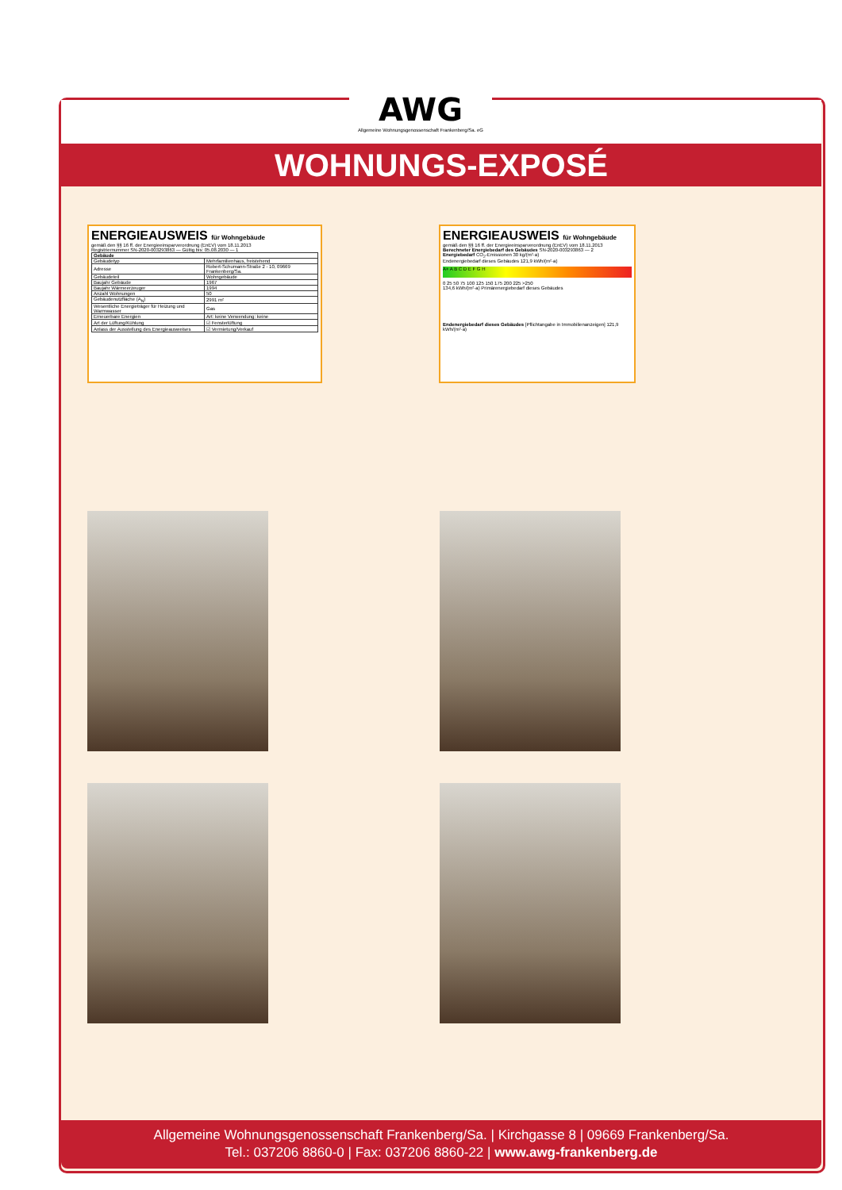AWG
Allgemeine Wohnungsgenossenschaft Frankenberg/Sa. eG
WOHNUNGS-EXPOSÉ
ENERGIEAUSWEIS für Wohngebäude
gemäß den §§ 16 ff. der Energieeinsparverordnung (EnEV) vom 18.11.2013
Registriernummer SN-2020-003293863 — Gültig bis: 05.08.2030 — 1
| Gebäude | |
| Gebäudetyp | Mehrfamilienhaus, freistehend |
| Adresse | Robert-Schumann-Straße 2 - 10, 09669 Frankenberg/Sa. |
| Gebäudeteil | Wohngebäude |
| Baujahr Gebäude | 1967 |
| Baujahr Wärmeerzeuger | 1994 |
| Anzahl Wohnungen | 50 |
| Gebäudenutzfläche (A<sub>N</sub>) | 2991 m² |
| Wesentliche Energieträger für Heizung und Warmwasser | Gas |
| Erneuerbare Energien | Art: keine Verwendung: keine |
| Art der Lüftung/Kühlung | ☑ Fensterlüftung |
| Anlass der Ausstellung des Energieausweises | ☑ Vermietung/Verkauf |
ENERGIEAUSWEIS für Wohngebäude
gemäß den §§ 16 ff. der Energieeinsparverordnung (EnEV) vom 18.11.2013
Berechneter Energiebedarf des Gebäudes SN-2020-003293863 — 2
Energiebedarf CO<sub>2</sub>-Emissionen 30 kg/(m²·a)
Endenergiebedarf dieses Gebäudes 121,9 kWh/(m²·a)
A+ A B C D E F G H
0 25 50 75 100 125 150 175 200 225 >250
134,6 kWh/(m²·a) Primärenergiebedarf dieses Gebäudes
Endenergiebedarf dieses Gebäudes [Pflichtangabe in Immobilienanzeigen] 121,9 kWh/(m²·a)
Allgemeine Wohnungsgenossenschaft Frankenberg/Sa. | Kirchgasse 8 | 09669 Frankenberg/Sa.
Tel.: 037206 8860-0 | Fax: 037206 8860-22 | www.awg-frankenberg.de